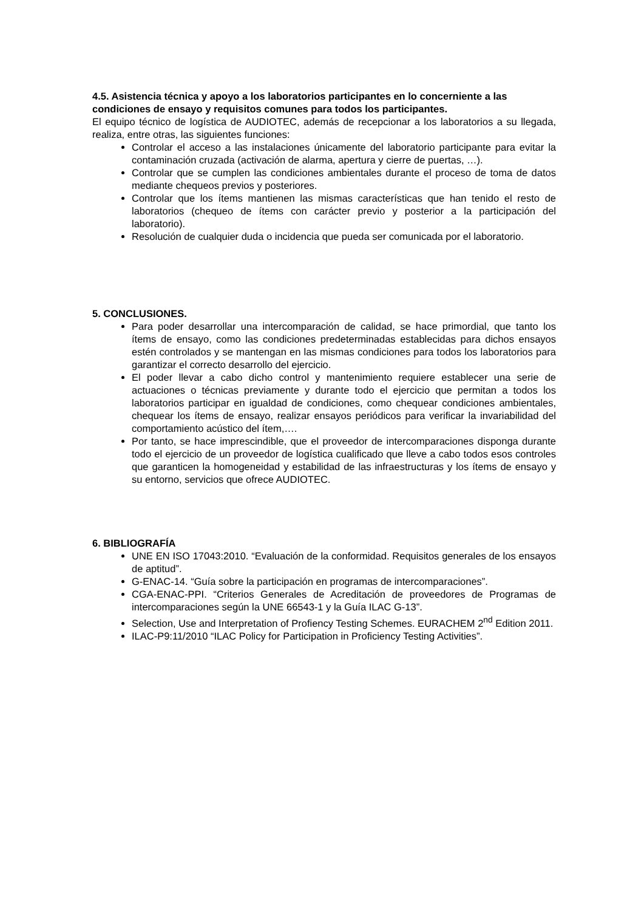4.5. Asistencia técnica y apoyo a los laboratorios participantes en lo concerniente a las condiciones de ensayo y requisitos comunes para todos los participantes.
El equipo técnico de logística de AUDIOTEC, además de recepcionar a los laboratorios a su llegada, realiza, entre otras, las siguientes funciones:
Controlar el acceso a las instalaciones únicamente del laboratorio participante para evitar la contaminación cruzada (activación de alarma, apertura y cierre de puertas, …).
Controlar que se cumplen las condiciones ambientales durante el proceso de toma de datos mediante chequeos previos y posteriores.
Controlar que los ítems mantienen las mismas características que han tenido el resto de laboratorios (chequeo de ítems con carácter previo y posterior a la participación del laboratorio).
Resolución de cualquier duda o incidencia que pueda ser comunicada por el laboratorio.
5. CONCLUSIONES.
Para poder desarrollar una intercomparación de calidad, se hace primordial, que tanto los ítems de ensayo, como las condiciones predeterminadas establecidas para dichos ensayos estén controlados y se mantengan en las mismas condiciones para todos los laboratorios para garantizar el correcto desarrollo del ejercicio.
El poder llevar a cabo dicho control y mantenimiento requiere establecer una serie de actuaciones o técnicas previamente y durante todo el ejercicio que permitan a todos los laboratorios participar en igualdad de condiciones, como chequear condiciones ambientales, chequear los ítems de ensayo, realizar ensayos periódicos para verificar la invariabilidad del comportamiento acústico del ítem,….
Por tanto, se hace imprescindible, que el proveedor de intercomparaciones disponga durante todo el ejercicio de un proveedor de logística cualificado que lleve a cabo todos esos controles que garanticen la homogeneidad y estabilidad de las infraestructuras y los ítems de ensayo y su entorno, servicios que ofrece AUDIOTEC.
6. BIBLIOGRAFÍA
UNE EN ISO 17043:2010. “Evaluación de la conformidad. Requisitos generales de los ensayos de aptitud”.
G-ENAC-14. “Guía sobre la participación en programas de intercomparaciones”.
CGA-ENAC-PPI. “Criterios Generales de Acreditación de proveedores de Programas de intercomparaciones según la UNE 66543-1 y la Guía ILAC G-13”.
Selection, Use and Interpretation of Profiency Testing Schemes. EURACHEM 2<sup>nd</sup> Edition 2011.
ILAC-P9:11/2010 “ILAC Policy for Participation in Proficiency Testing Activities”.